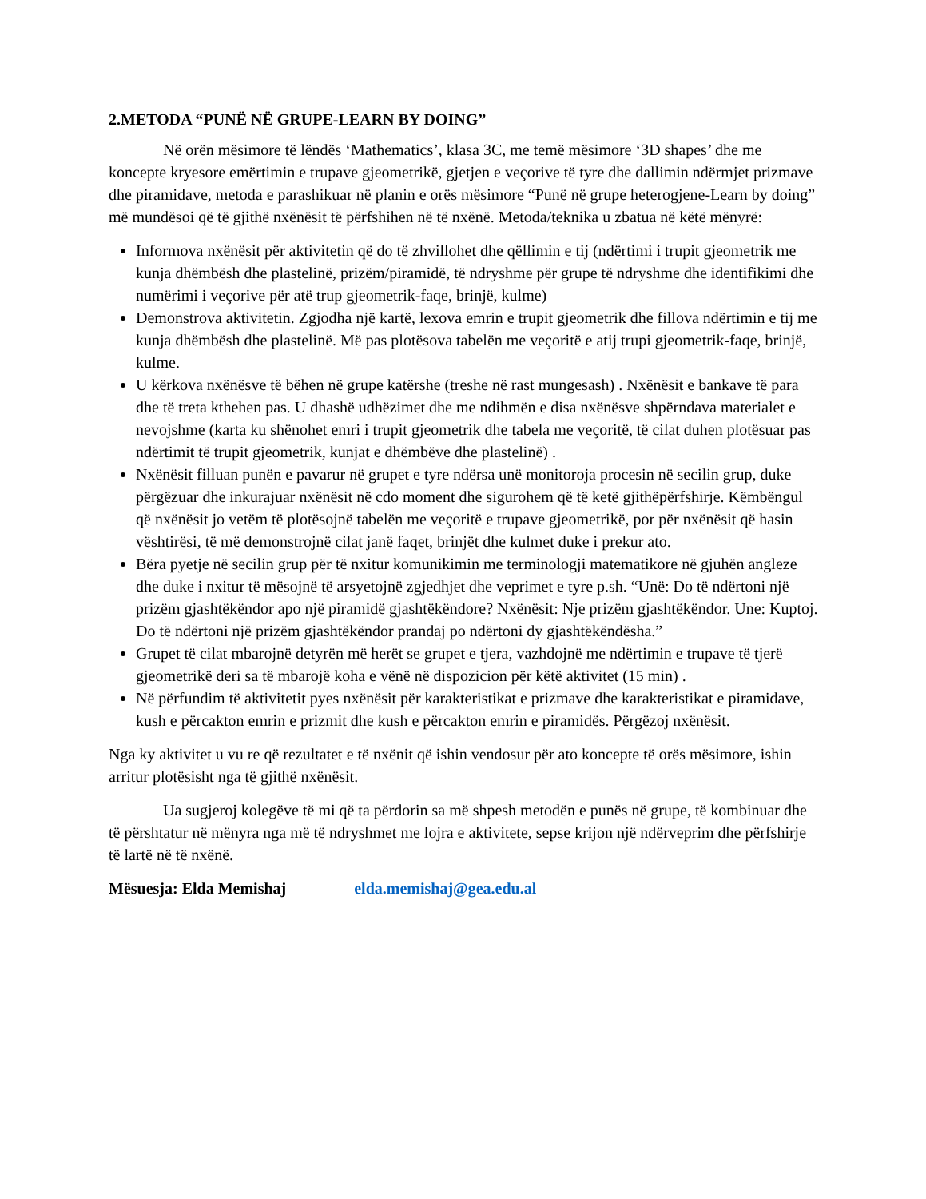2.METODA “PUNË NË GRUPE-LEARN BY DOING”
Në orën mësimore të lëndës ‘Mathematics’, klasa 3C, me temë mësimore ‘3D shapes’ dhe me koncepte kryesore emërtimin e trupave gjeometrikë, gjetjen e veçorive të tyre dhe dallimin ndërmjet prizmave dhe piramidave, metoda e parashikuar në planin e orës mësimore “Punë në grupe heterogjene-Learn by doing” më mundësoi që të gjithë nxënësit të përfshihen në të nxënë. Metoda/teknika u zbatua në këtë mënyrë:
Informova nxënësit për aktivitetin që do të zhvillohet dhe qëllimin e tij (ndërtimi i trupit gjeometrik me kunja dhëmbësh dhe plastelinë, prizëm/piramidë, të ndryshme për grupe të ndryshme dhe identifikimi dhe numërimi i veçorive për atë trup gjeometrik-faqe, brinjë, kulme)
Demonstrova aktivitetin. Zgjodha një kartë, lexova emrin e trupit gjeometrik dhe fillova ndërtimin e tij me kunja dhëmbësh dhe plastelinë. Më pas plotësova tabelën me veçoritë e atij trupi gjeometrik-faqe, brinjë, kulme.
U kërkova nxënësve të bëhen në grupe katërshe (treshe në rast mungesash) . Nxënësit e bankave të para dhe të treta kthehen pas. U dhashë udhëzimet dhe me ndihmën e disa nxënësve shpërndava materialet e nevojshme (karta ku shënohet emri i trupit gjeometrik dhe tabela me veçoritë, të cilat duhen plotësuar pas ndërtimit të trupit gjeometrik, kunjat e dhëmbëve dhe plastelinë) .
Nxënësit filluan punën e pavarur në grupet e tyre ndërsa unë monitoroja procesin në secilin grup, duke përgëzuar dhe inkurajuar nxënësit në cdo moment dhe sigurohem që të ketë gjithëpërfshirje. Këmbëngul që nxënësit jo vetëm të plotësojnë tabelën me veçoritë e trupave gjeometrikë, por për nxënësit që hasin vështirësi, të më demonstrojnë cilat janë faqet, brinjët dhe kulmet duke i prekur ato.
Bëra pyetje në secilin grup për të nxitur komunikimin me terminologji matematikore në gjuhën angleze dhe duke i nxitur të mësojnë të arsyetojnë zgjedhjet dhe veprimet e tyre p.sh. “Unë: Do të ndërtoni një prizëm gjashtëkëndor apo një piramidë gjashtëkëndore? Nxënësit: Nje prizëm gjashtëkëndor. Une: Kuptoj. Do të ndërtoni një prizëm gjashtëkëndor prandaj po ndërtoni dy gjashtëkëndësha.”
Grupet të cilat mbarojnë detyrën më herët se grupet e tjera, vazhdojnë me ndërtimin e trupave të tjerë gjeometrikë deri sa të mbarojë koha e vënë në dispozicion për këtë aktivitet (15 min) .
Në përfundim të aktivitetit pyes nxënësit për karakteristikat e prizmave dhe karakteristikat e piramidave, kush e përcakton emrin e prizmit dhe kush e përcakton emrin e piramidës. Përgëzoj nxënësit.
Nga ky aktivitet u vu re që rezultatet e të nxënit që ishin vendosur për ato koncepte të orës mësimore, ishin arritur plotësisht nga të gjithë nxënësit.
Ua sugjeroj kolegëve të mi që ta përdorin sa më shpesh metodën e punës në grupe, të kombinuar dhe të përshtatur në mënyra nga më të ndryshmet me lojra e aktivitete, sepse krijon një ndërveprim dhe përfshirje të lartë në të nxënë.
Mësuesja: Elda Memishaj elda.memishaj@gea.edu.al